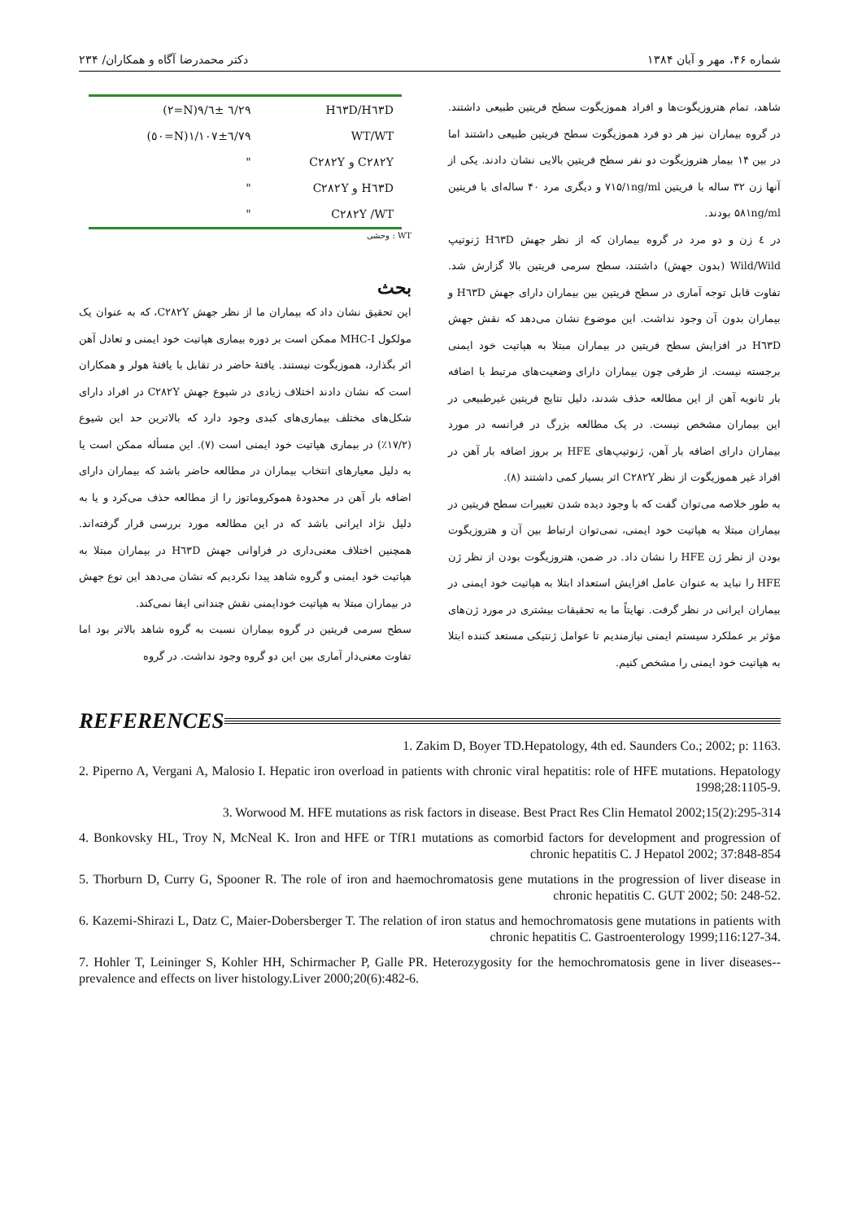شماره ۴۶، مهر و آبان ۱۳۸۴ دکتر محمدرضا آگاه و همکاران/ ۲۳۴
شاهد، تمام هتروزیگوت‌ها و افراد هموزیگوت سطح فریتین طبیعی داشتند. در گروه بیماران نیز هر دو فرد هموزیگوت سطح فریتین طبیعی داشتند اما در بین ۱۴ بیمار هتروزیگوت دو نفر سطح فریتین بالایی نشان دادند. یکی از آنها زن ۳۲ ساله با فریتین ۷۱۵/۱ng/ml و دیگری مرد ۴۰ ساله‌ای با فریتین ۵۸۱ng/ml بودند.
در ٤ زن و دو مرد در گروه بیماران که از نظر جهش H٦٣D ژنوتیپ Wild/Wild (بدون جهش) داشتند، سطح سرمی فریتین بالا گزارش شد. تفاوت قابل توجه آماری در سطح فریتین بین بیماران دارای جهش H٦٣D و بیماران بدون آن وجود نداشت. این موضوع نشان می‌دهد که نقش جهش H٦٣D در افزایش سطح فریتین در بیماران مبتلا به هپاتیت خود ایمنی برجسته نیست. از طرفی چون بیماران دارای وضعیت‌های مرتبط با اضافه بار ثانویه آهن از این مطالعه حذف شدند، دلیل نتایج فریتین غیرطبیعی در این بیماران مشخص نیست. در یک مطالعه بزرگ در فرانسه در مورد بیماران دارای اضافه بار آهن، ژنوتیپ‌های HFE بر بروز اضافه بار آهن در افراد غیر هموزیگوت از نظر C۲۸۲Y اثر بسیار کمی داشتند (۸).
به طور خلاصه می‌توان گفت که با وجود دیده شدن تغییرات سطح فریتین در بیماران مبتلا به هپاتیت خود ایمنی، نمی‌توان ارتباط بین آن و هتروزیگوت بودن از نظر ژن HFE را نشان داد. در ضمن، هتروزیگوت بودن از نظر ژن HFE را نباید به عنوان عامل افزایش استعداد ابتلا به هپاتیت خود ایمنی در بیماران ایرانی در نظر گرفت. نهایتاً ما به تحقیقات بیشتری در مورد ژن‌های مؤثر بر عملکرد سیستم ایمنی نیازمندیم تا عوامل ژنتیکی مستعد کننده ابتلا به هپاتیت خود ایمنی را مشخص کنیم.
| H٦٣D/H٦٣D | ٦/٢٩ ±٩/٦(N=٢) |
| WT/WT | ٦/٧٩±١/١٠٧(N=٥٠) |
| C۲۸۲Y و C۲۸۲Y | " |
| H٦٣D و C۲۸۲Y | " |
| C۲۸۲Y /WT | " |
WT : وحشی
بحث
این تحقیق نشان داد که بیماران ما از نظر جهش C۲۸۲Y، که به عنوان یک مولکول MHC-I ممکن است بر دوره بیماری هپاتیت خود ایمنی و تعادل آهن اثر بگذارد، هموزیگوت نیستند. یافتهٔ حاضر در تقابل با یافتهٔ هولر و همکاران است که نشان دادند اختلاف زیادی در شیوع جهش C۲۸۲Y در افراد دارای شکل‌های مختلف بیماری‌های کبدی وجود دارد که بالاترین حد این شیوع (۱۷/۲٪) در بیماری هپاتیت خود ایمنی است (۷). این مسأله ممکن است یا به دلیل معیارهای انتخاب بیماران در مطالعه حاضر باشد که بیماران دارای اضافه بار آهن در محدودهٔ هموکروماتوز را از مطالعه حذف می‌کرد و یا به دلیل نژاد ایرانی باشد که در این مطالعه مورد بررسی قرار گرفته‌اند. همچنین اختلاف معنی‌داری در فراوانی جهش H٦٣D در بیماران مبتلا به هپاتیت خود ایمنی و گروه شاهد پیدا نکردیم که نشان می‌دهد این نوع جهش در بیماران مبتلا به هپاتیت خودایمنی نقش چندانی ایفا نمی‌کند.
سطح سرمی فریتین در گروه بیماران نسبت به گروه شاهد بالاتر بود اما تفاوت معنی‌دار آماری بین این دو گروه وجود نداشت. در گروه
REFERENCES
1. Zakim D, Boyer TD.Hepatology, 4th ed. Saunders Co.; 2002; p: 1163.
2. Piperno A, Vergani A, Malosio I. Hepatic iron overload in patients with chronic viral hepatitis: role of HFE mutations. Hepatology 1998;28:1105-9.
3. Worwood M. HFE mutations as risk factors in disease. Best Pract Res Clin Hematol 2002;15(2):295-314
4. Bonkovsky HL, Troy N, McNeal K. Iron and HFE or TfR1 mutations as comorbid factors for development and progression of chronic hepatitis C. J Hepatol 2002; 37:848-854
5. Thorburn D, Curry G, Spooner R. The role of iron and haemochromatosis gene mutations in the progression of liver disease in chronic hepatitis C. GUT 2002; 50: 248-52.
6. Kazemi-Shirazi L, Datz C, Maier-Dobersberger T. The relation of iron status and hemochromatosis gene mutations in patients with chronic hepatitis C. Gastroenterology 1999;116:127-34.
7. Hohler T, Leininger S, Kohler HH, Schirmacher P, Galle PR. Heterozygosity for the hemochromatosis gene in liver diseases--prevalence and effects on liver histology.Liver 2000;20(6):482-6.